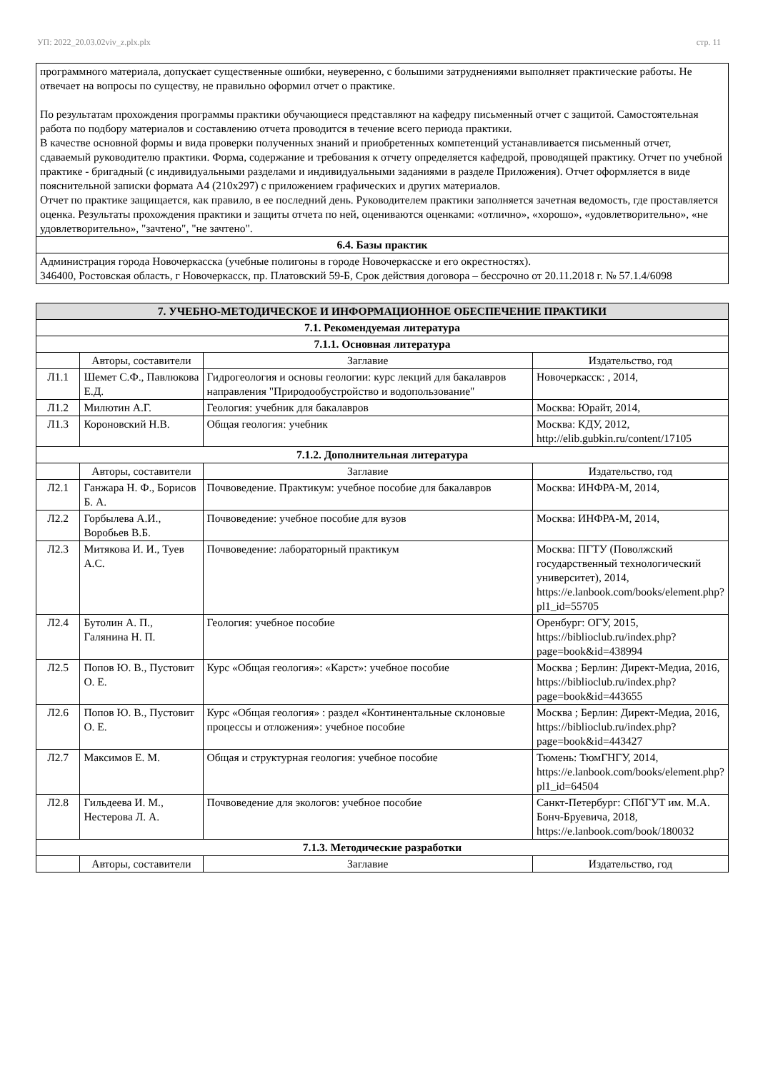УП: 2022_20.03.02viv_z.plx.plx стр. 11
| программного материала, допускает существенные ошибки, неуверенно, с большими затруднениями выполняет практические работы. Не отвечает на вопросы по существу, не правильно оформил отчет о практике. По результатам прохождения программы практики обучающиеся представляют на кафедру письменный отчет с защитой. Самостоятельная работа по подбору материалов и составлению отчета проводится в течение всего периода практики. В качестве основной формы и вида проверки полученных знаний и приобретенных компетенций устанавливается письменный отчет, сдаваемый руководителю практики. Форма, содержание и требования к отчету определяется кафедрой, проводящей практику. Отчет по учебной практике - бригадный (с индивидуальными разделами и индивидуальными заданиями в разделе Приложения). Отчет оформляется в виде пояснительной записки формата А4 (210x297) с приложением графических и других материалов. Отчет по практике защищается, как правило, в ее последний день. Руководителем практики заполняется зачетная ведомость, где проставляется оценка. Результаты прохождения практики и защиты отчета по ней, оцениваются оценками: «отлично», «хорошо», «удовлетворительно», «не удовлетворительно», "зачтено", "не зачтено". |
| 6.4. Базы практик |
| Администрация города Новочеркасска (учебные полигоны в городе Новочеркасске и его окрестностях). 346400, Ростовская область, г Новочеркасск, пр. Платовский 59-Б, Срок действия договора – бессрочно от 20.11.2018 г. № 57.1.4/6098 |
| 7. УЧЕБНО-МЕТОДИЧЕСКОЕ И ИНФОРМАЦИОННОЕ ОБЕСПЕЧЕНИЕ ПРАКТИКИ | | | |
| --- | --- | --- | --- |
| 7.1. Рекомендуемая литература | | | |
| 7.1.1. Основная литература | | | |
| | Авторы, составители | Заглавие | Издательство, год |
| Л1.1 | Шемет С.Ф., Павлюкова Е.Д. | Гидрогеология и основы геологии: курс лекций для бакалавров направления "Природообустройство и водопользование" | Новочеркасск: , 2014, |
| Л1.2 | Милютин А.Г. | Геология: учебник для бакалавров | Москва: Юрайт, 2014, |
| Л1.3 | Короновский Н.В. | Общая геология: учебник | Москва: КДУ, 2012, http://elib.gubkin.ru/content/17105 |
| 7.1.2. Дополнительная литература | | | |
| | Авторы, составители | Заглавие | Издательство, год |
| Л2.1 | Ганжара Н. Ф., Борисов Б. А. | Почвоведение. Практикум: учебное пособие для бакалавров | Москва: ИНФРА-М, 2014, |
| Л2.2 | Горбылева А.И., Воробьев В.Б. | Почвоведение: учебное пособие для вузов | Москва: ИНФРА-М, 2014, |
| Л2.3 | Митякова И. И., Туев А.С. | Почвоведение: лабораторный практикум | Москва: ПГТУ (Поволжский государственный технологический университет), 2014, https://e.lanbook.com/books/element.php?pl1_id=55705 |
| Л2.4 | Бутолин А. П., Галянина Н. П. | Геология: учебное пособие | Оренбург: ОГУ, 2015, https://biblioclub.ru/index.php?page=book&id=438994 |
| Л2.5 | Попов Ю. В., Пустовит О. Е. | Курс «Общая геология»: «Карст»: учебное пособие | Москва ; Берлин: Директ-Медиа, 2016, https://biblioclub.ru/index.php?page=book&id=443655 |
| Л2.6 | Попов Ю. В., Пустовит О. Е. | Курс «Общая геология» : раздел «Континентальные склоновые процессы и отложения»: учебное пособие | Москва ; Берлин: Директ-Медиа, 2016, https://biblioclub.ru/index.php?page=book&id=443427 |
| Л2.7 | Максимов Е. М. | Общая и структурная геология: учебное пособие | Тюмень: ТюмГНГУ, 2014, https://e.lanbook.com/books/element.php?pl1_id=64504 |
| Л2.8 | Гильдеева И. М., Нестерова Л. А. | Почвоведение для экологов: учебное пособие | Санкт-Петербург: СПбГУТ им. М.А. Бонч-Бруевича, 2018, https://e.lanbook.com/book/180032 |
| 7.1.3. Методические разработки | | | |
| | Авторы, составители | Заглавие | Издательство, год |